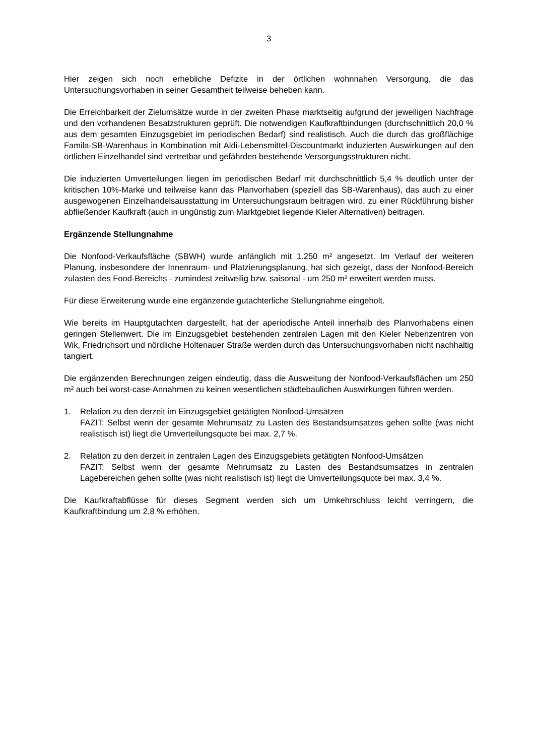3
Hier zeigen sich noch erhebliche Defizite in der örtlichen wohnnahen Versorgung, die das Untersuchungsvorhaben in seiner Gesamtheit teilweise beheben kann.
Die Erreichbarkeit der Zielumsätze wurde in der zweiten Phase marktseitig aufgrund der jeweiligen Nachfrage und den vorhandenen Besatzstrukturen geprüft. Die notwendigen Kaufkraftbindungen (durchschnittlich 20,0 % aus dem gesamten Einzugsgebiet im periodischen Bedarf) sind realistisch. Auch die durch das großflächige Famila-SB-Warenhaus in Kombination mit Aldi-Lebensmittel-Discountmarkt induzierten Auswirkungen auf den örtlichen Einzelhandel sind vertretbar und gefährden bestehende Versorgungsstrukturen nicht.
Die induzierten Umverteilungen liegen im periodischen Bedarf mit durchschnittlich 5,4 % deutlich unter der kritischen 10%-Marke und teilweise kann das Planvorhaben (speziell das SB-Warenhaus), das auch zu einer ausgewogenen Einzelhandelsausstattung im Untersuchungsraum beitragen wird, zu einer Rückführung bisher abfließender Kaufkraft (auch in ungünstig zum Marktgebiet liegende Kieler Alternativen) beitragen.
Ergänzende Stellungnahme
Die Nonfood-Verkaufsfläche (SBWH) wurde anfänglich mit 1.250 m² angesetzt. Im Verlauf der weiteren Planung, insbesondere der Innenraum- und Platzierungsplanung, hat sich gezeigt, dass der Nonfood-Bereich zulasten des Food-Bereichs - zumindest zeitweilig bzw. saisonal - um 250 m² erweitert werden muss.
Für diese Erweiterung wurde eine ergänzende gutachterliche Stellungnahme eingeholt.
Wie bereits im Hauptgutachten dargestellt, hat der aperiodische Anteil innerhalb des Planvorhabens einen geringen Stellenwert. Die im Einzugsgebiet bestehenden zentralen Lagen mit den Kieler Nebenzentren von Wik, Friedrichsort und nördliche Holtenauer Straße werden durch das Untersuchungsvorhaben nicht nachhaltig tangiert.
Die ergänzenden Berechnungen zeigen eindeutig, dass die Ausweitung der Nonfood-Verkaufsflächen um 250 m² auch bei worst-case-Annahmen zu keinen wesentlichen städtebaulichen Auswirkungen führen werden.
1. Relation zu den derzeit im Einzugsgebiet getätigten Nonfood-Umsätzen
FAZIT: Selbst wenn der gesamte Mehrumsatz zu Lasten des Bestandsumsatzes gehen sollte (was nicht realistisch ist) liegt die Umverteilungsquote bei max. 2,7 %.
2. Relation zu den derzeit in zentralen Lagen des Einzugsgebiets getätigten Nonfood-Umsätzen
FAZIT: Selbst wenn der gesamte Mehrumsatz zu Lasten des Bestandsumsatzes in zentralen Lagebereichen gehen sollte (was nicht realistisch ist) liegt die Umverteilungsquote bei max. 3,4 %.
Die Kaufkraftabflüsse für dieses Segment werden sich um Umkehrschluss leicht verringern, die Kaufkraftbindung um 2,8 % erhöhen.